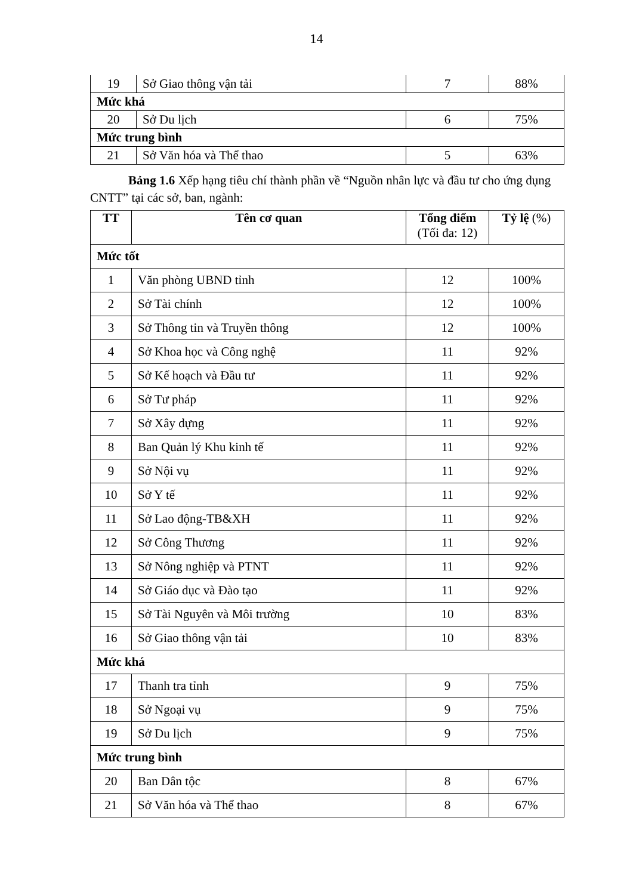14
| 19 | Sở Giao thông vận tải | 7 | 88% |
| Mức khá | | | |
| 20 | Sở Du lịch | 6 | 75% |
| Mức trung bình | | | |
| 21 | Sở Văn hóa và Thể thao | 5 | 63% |
Bảng 1.6 Xếp hạng tiêu chí thành phần về “Nguồn nhân lực và đầu tư cho ứng dụng CNTT” tại các sở, ban, ngành:
| TT | Tên cơ quan | Tổng điểm (Tối đa: 12) | Tỷ lệ (%) |
| --- | --- | --- | --- |
| Mức tốt | | | |
| 1 | Văn phòng UBND tỉnh | 12 | 100% |
| 2 | Sở Tài chính | 12 | 100% |
| 3 | Sở Thông tin và Truyền thông | 12 | 100% |
| 4 | Sở Khoa học và Công nghệ | 11 | 92% |
| 5 | Sở Kế hoạch và Đầu tư | 11 | 92% |
| 6 | Sở Tư pháp | 11 | 92% |
| 7 | Sở Xây dựng | 11 | 92% |
| 8 | Ban Quản lý Khu kinh tế | 11 | 92% |
| 9 | Sở Nội vụ | 11 | 92% |
| 10 | Sở Y tế | 11 | 92% |
| 11 | Sở Lao động-TB&XH | 11 | 92% |
| 12 | Sở Công Thương | 11 | 92% |
| 13 | Sở Nông nghiệp và PTNT | 11 | 92% |
| 14 | Sở Giáo dục và Đào tạo | 11 | 92% |
| 15 | Sở Tài Nguyên và Môi trường | 10 | 83% |
| 16 | Sở Giao thông vận tải | 10 | 83% |
| Mức khá | | | |
| 17 | Thanh tra tỉnh | 9 | 75% |
| 18 | Sở Ngoại vụ | 9 | 75% |
| 19 | Sở Du lịch | 9 | 75% |
| Mức trung bình | | | |
| 20 | Ban Dân tộc | 8 | 67% |
| 21 | Sở Văn hóa và Thể thao | 8 | 67% |